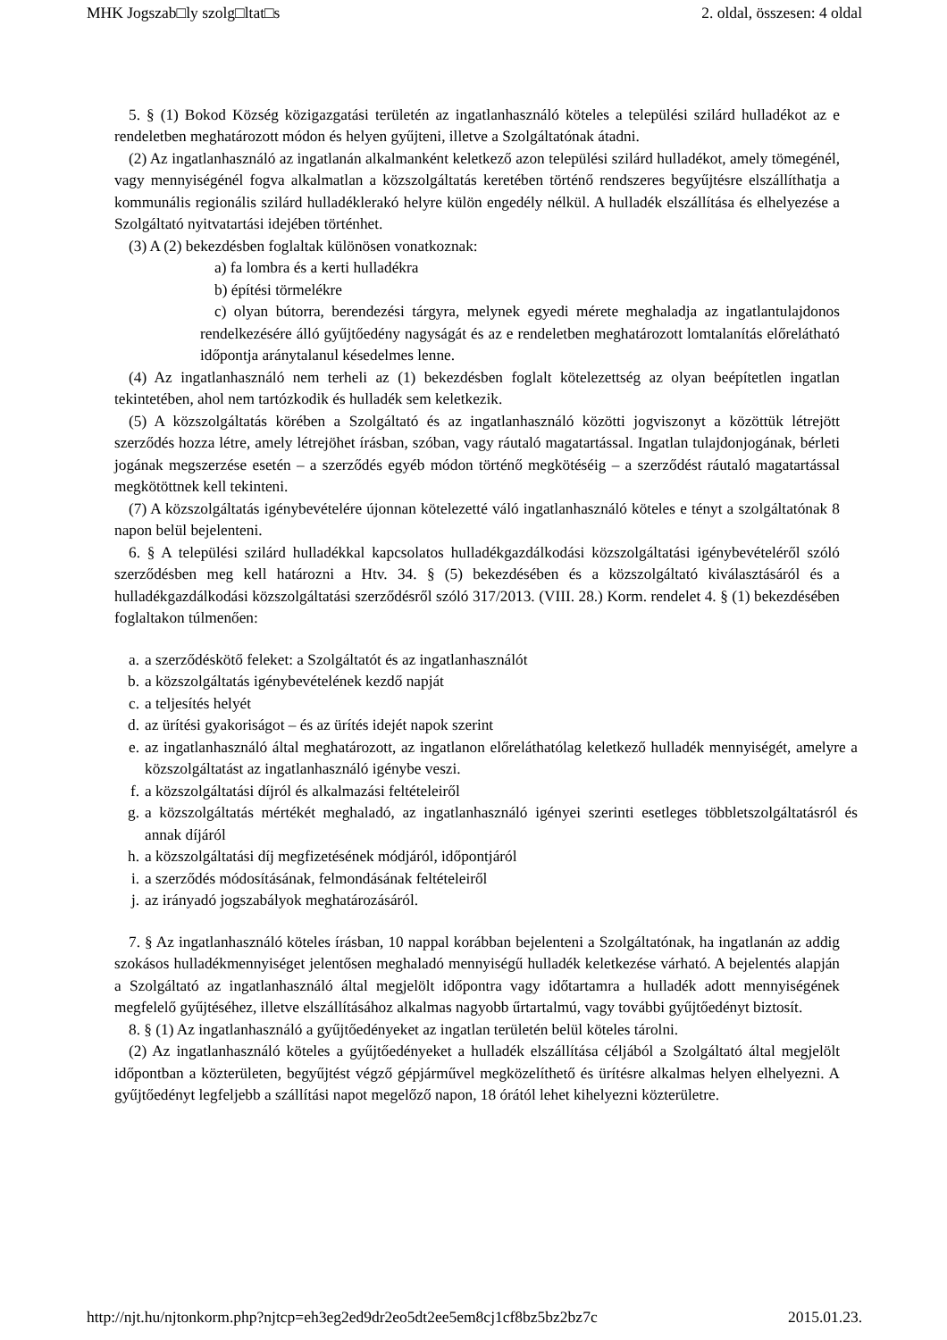MHK Jogszab□ly szolg□ltat□s 2. oldal, összesen: 4 oldal
5. § (1) Bokod Község közigazgatási területén az ingatlanhasználó köteles a települési szilárd hulladékot az e rendeletben meghatározott módon és helyen gyűjteni, illetve a Szolgáltatónak átadni.
(2) Az ingatlanhasználó az ingatlanán alkalmanként keletkező azon települési szilárd hulladékot, amely tömegénél, vagy mennyiségénél fogva alkalmatlan a közszolgáltatás keretében történő rendszeres begyűjtésre elszállíthatja a kommunális regionális szilárd hulladéklerakó helyre külön engedély nélkül. A hulladék elszállítása és elhelyezése a Szolgáltató nyitvatartási idejében történhet.
(3) A (2) bekezdésben foglaltak különösen vonatkoznak:
a) fa lombra és a kerti hulladékra
b) építési törmelékre
c) olyan bútorra, berendezési tárgyra, melynek egyedi mérete meghaladja az ingatlantulajdonos rendelkezésére álló gyűjtőedény nagyságát és az e rendeletben meghatározott lomtalanítás előrelátható időpontja aránytalanul késedelmes lenne.
(4) Az ingatlanhasználó nem terheli az (1) bekezdésben foglalt kötelezettség az olyan beépítetlen ingatlan tekintetében, ahol nem tartózkodik és hulladék sem keletkezik.
(5) A közszolgáltatás körében a Szolgáltató és az ingatlanhasználó közötti jogviszonyt a közöttük létrejött szerződés hozza létre, amely létrejöhet írásban, szóban, vagy ráutaló magatartással. Ingatlan tulajdonjogának, bérleti jogának megszerzése esetén – a szerződés egyéb módon történő megkötéséig – a szerződést ráutaló magatartással megkötöttnek kell tekinteni.
(7) A közszolgáltatás igénybevételére újonnan kötelezetté váló ingatlanhasználó köteles e tényt a szolgáltatónak 8 napon belül bejelenteni.
6. § A települési szilárd hulladékkal kapcsolatos hulladékgazdálkodási közszolgáltatási igénybevételéről szóló szerződésben meg kell határozni a Htv. 34. § (5) bekezdésében és a közszolgáltató kiválasztásáról és a hulladékgazdálkodási közszolgáltatási szerződésről szóló 317/2013. (VIII. 28.) Korm. rendelet 4. § (1) bekezdésében foglaltakon túlmenően:
a. a szerződéskötő feleket: a Szolgáltatót és az ingatlanhasználót
b. a közszolgáltatás igénybevételének kezdő napját
c. a teljesítés helyét
d. az ürítési gyakoriságot – és az ürítés idejét napok szerint
e. az ingatlanhasználó által meghatározott, az ingatlanon előreláthatólag keletkező hulladék mennyiségét, amelyre a közszolgáltatást az ingatlanhasználó igénybe veszi.
f. a közszolgáltatási díjról és alkalmazási feltételeiről
g. a közszolgáltatás mértékét meghaladó, az ingatlanhasználó igényei szerinti esetleges többletszolgáltatásról és annak díjáról
h. a közszolgáltatási díj megfizetésének módjáról, időpontjáról
i. a szerződés módosításának, felmondásának feltételeiről
j. az irányadó jogszabályok meghatározásáról.
7. § Az ingatlanhasználó köteles írásban, 10 nappal korábban bejelenteni a Szolgáltatónak, ha ingatlanán az addig szokásos hulladékmennyiséget jelentősen meghaladó mennyiségű hulladék keletkezése várható. A bejelentés alapján a Szolgáltató az ingatlanhasználó által megjelölt időpontra vagy időtartamra a hulladék adott mennyiségének megfelelő gyűjtéséhez, illetve elszállításához alkalmas nagyobb űrtartalmú, vagy további gyűjtőedényt biztosít.
8. § (1) Az ingatlanhasználó a gyűjtőedényeket az ingatlan területén belül köteles tárolni.
(2) Az ingatlanhasználó köteles a gyűjtőedényeket a hulladék elszállítása céljából a Szolgáltató által megjelölt időpontban a közterületen, begyűjtést végző gépjárművel megközelíthető és ürítésre alkalmas helyen elhelyezni. A gyűjtőedényt legfeljebb a szállítási napot megelőző napon, 18 órától lehet kihelyezni közterületre.
http://njt.hu/njtonkorm.php?njtcp=eh3eg2ed9dr2eo5dt2ee5em8cj1cf8bz5bz2bz7c 2015.01.23.